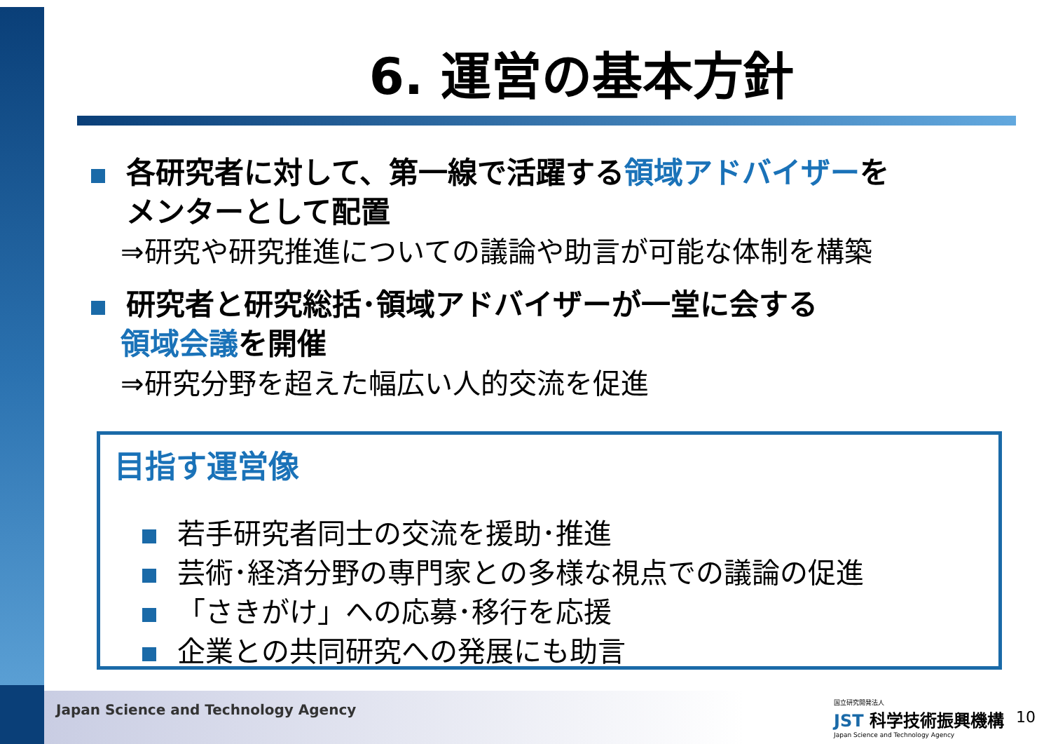6. 運営の基本方針
各研究者に対して、第一線で活躍する領域アドバイザーを
メンターとして配置
⇒研究や研究推進についての議論や助言が可能な体制を構築
研究者と研究総括･領域アドバイザーが一堂に会する
領域会議を開催
⇒研究分野を超えた幅広い人的交流を促進
目指す運営像
若手研究者同士の交流を援助･推進
芸術･経済分野の専門家との多様な視点での議論の促進
「さきがけ」への応募･移行を応援
企業との共同研究への発展にも助言
Japan Science and Technology Agency
国立研究開発法人
JST 科学技術振興機構
Japan Science and Technology Agency
10